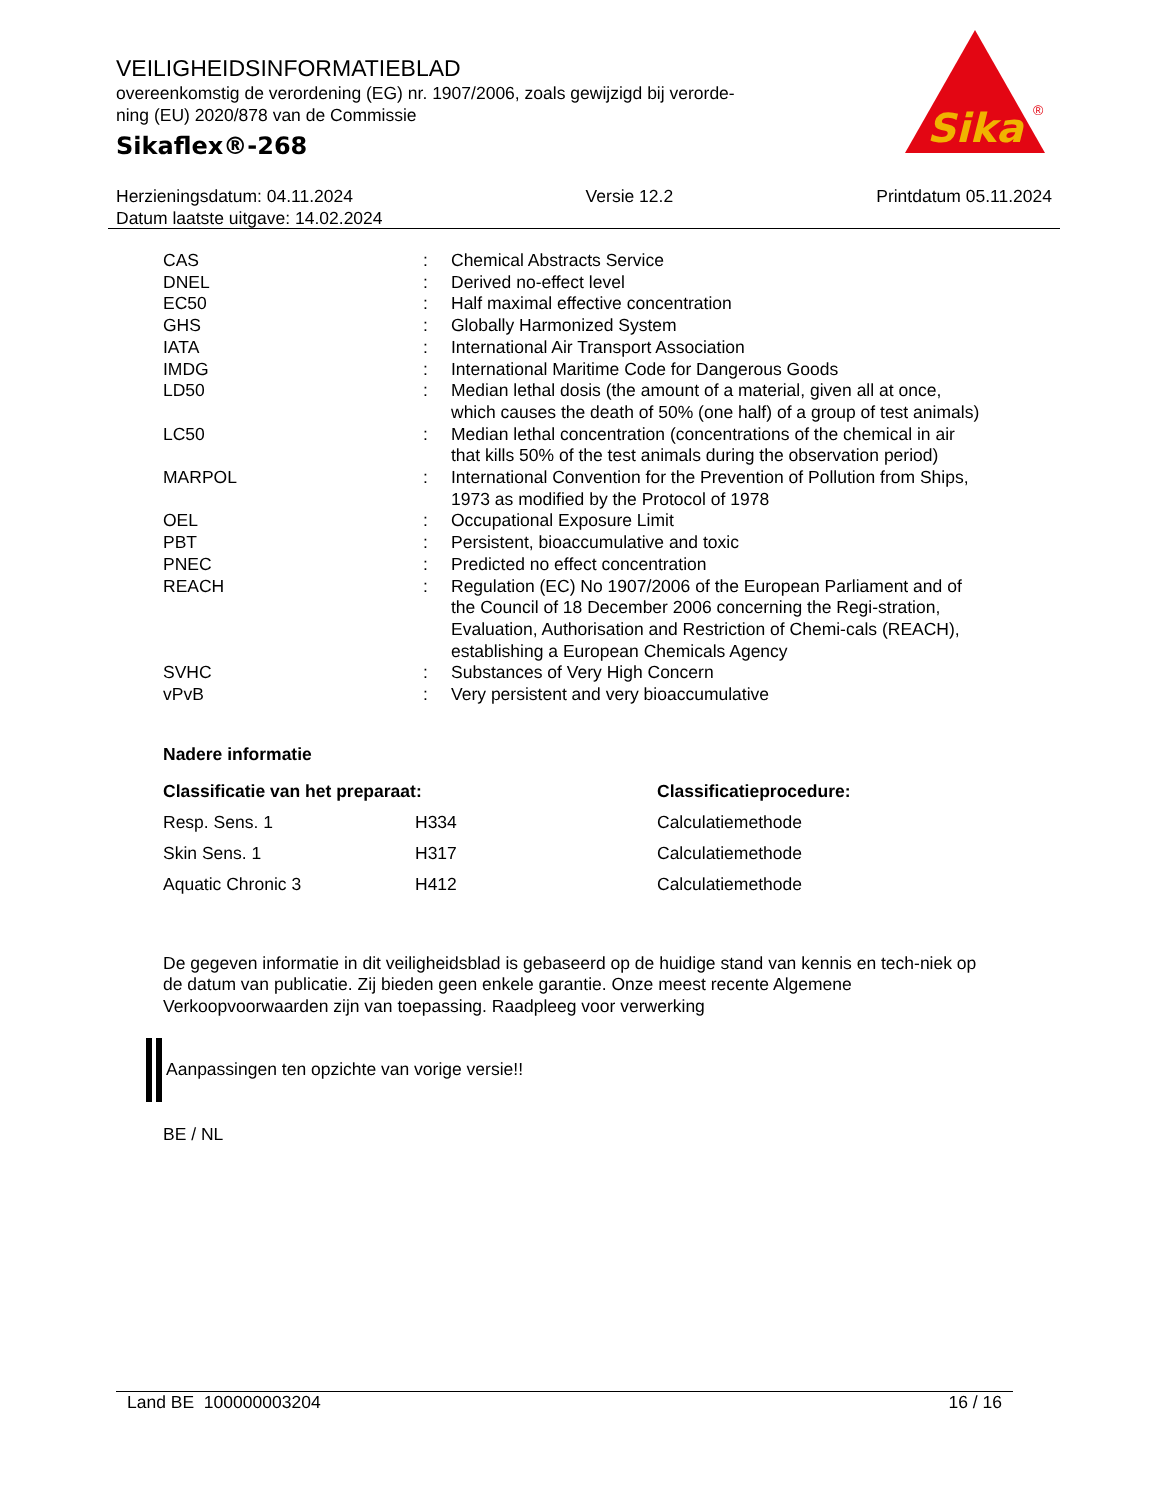VEILIGHEIDSINFORMATIEBLAD
overeenkomstig de verordening (EG) nr. 1907/2006, zoals gewijzigd bij verorde-
ning (EU) 2020/878 van de Commissie
Sikaflex®-268
Sika
®
Herzieningsdatum: 04.11.2024
Datum laatste uitgave: 14.02.2024
Versie 12.2 Printdatum 05.11.2024
| CAS | : | Chemical Abstracts Service |
| DNEL | : | Derived no-effect level |
| EC50 | : | Half maximal effective concentration |
| GHS | : | Globally Harmonized System |
| IATA | : | International Air Transport Association |
| IMDG | : | International Maritime Code for Dangerous Goods |
| LD50 | : | Median lethal dosis (the amount of a material, given all at once, which causes the death of 50% (one half) of a group of test animals) |
| LC50 | : | Median lethal concentration (concentrations of the chemical in air that kills 50% of the test animals during the observation period) |
| MARPOL | : | International Convention for the Prevention of Pollution from Ships, 1973 as modified by the Protocol of 1978 |
| OEL | : | Occupational Exposure Limit |
| PBT | : | Persistent, bioaccumulative and toxic |
| PNEC | : | Predicted no effect concentration |
| REACH | : | Regulation (EC) No 1907/2006 of the European Parliament and of the Council of 18 December 2006 concerning the Regi-stration, Evaluation, Authorisation and Restriction of Chemi-cals (REACH), establishing a European Chemicals Agency |
| SVHC | : | Substances of Very High Concern |
| vPvB | : | Very persistent and very bioaccumulative |
Nadere informatie
| Classificatie van het preparaat: | | Classificatieprocedure: |
| --- | --- | --- |
| Resp. Sens. 1 | H334 | Calculatiemethode |
| Skin Sens. 1 | H317 | Calculatiemethode |
| Aquatic Chronic 3 | H412 | Calculatiemethode |
De gegeven informatie in dit veiligheidsblad is gebaseerd op de huidige stand van kennis en tech-niek op de datum van publicatie. Zij bieden geen enkele garantie. Onze meest recente Algemene Verkoopvoorwaarden zijn van toepassing. Raadpleeg voor verwerking
Aanpassingen ten opzichte van vorige versie!!
BE / NL
Land BE 100000003204 16 / 16